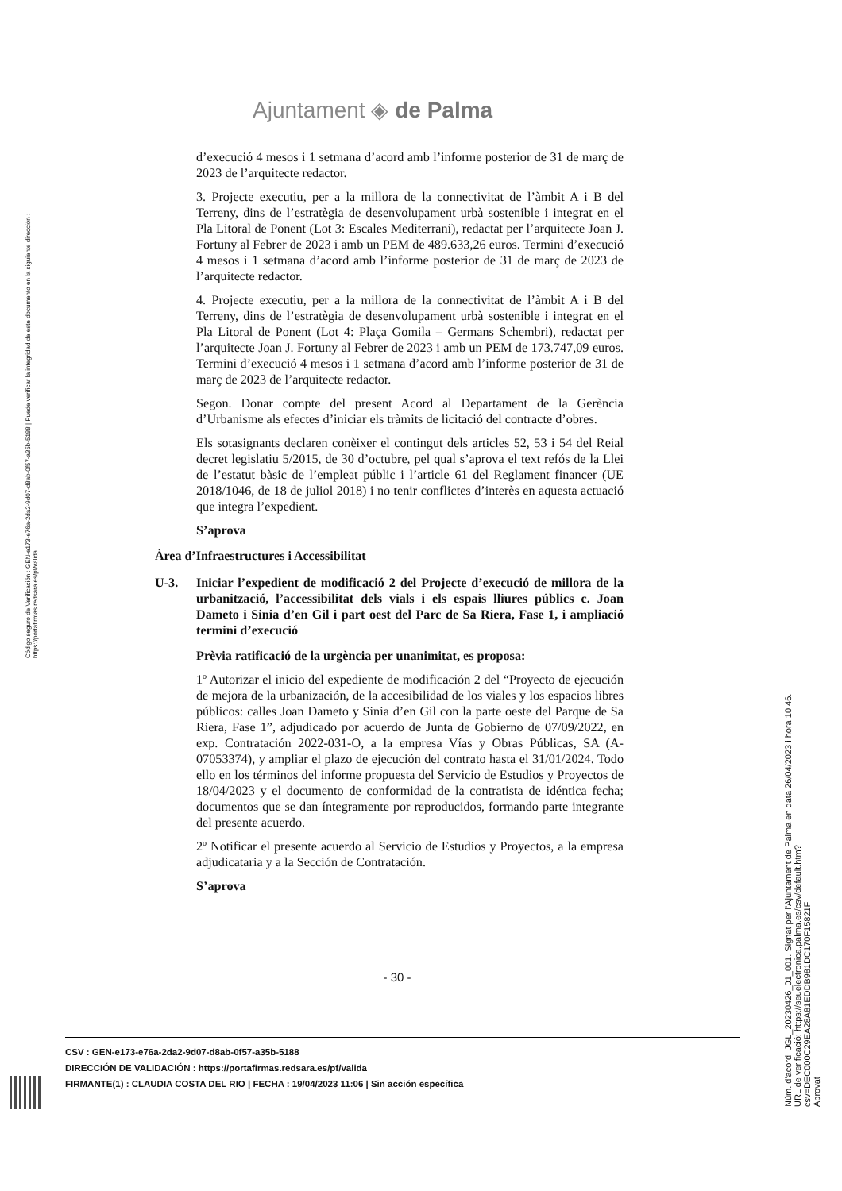Ajuntament ◈ de Palma
Código seguro de Verificación : GEN-e173-e76a-2da2-9d07-d8ab-0f57-a35b-5188 | Puede verificar la integridad de este documento en la siguiente dirección : https://portafirmas.redsara.es/pf/valida
d’execució 4 mesos i 1 setmana d’acord amb l’informe posterior de 31 de març de 2023 de l’arquitecte redactor.
3. Projecte executiu, per a la millora de la connectivitat de l’àmbit A i B del Terreny, dins de l’estratègia de desenvolupament urbà sostenible i integrat en el Pla Litoral de Ponent (Lot 3: Escales Mediterrani), redactat per l’arquitecte Joan J. Fortuny al Febrer de 2023 i amb un PEM de 489.633,26 euros. Termini d’execució 4 mesos i 1 setmana d’acord amb l’informe posterior de 31 de març de 2023 de l’arquitecte redactor.
4. Projecte executiu, per a la millora de la connectivitat de l’àmbit A i B del Terreny, dins de l’estratègia de desenvolupament urbà sostenible i integrat en el Pla Litoral de Ponent (Lot 4: Plaça Gomila – Germans Schembri), redactat per l’arquitecte Joan J. Fortuny al Febrer de 2023 i amb un PEM de 173.747,09 euros. Termini d’execució 4 mesos i 1 setmana d’acord amb l’informe posterior de 31 de març de 2023 de l’arquitecte redactor.
Segon. Donar compte del present Acord al Departament de la Gerència d’Urbanisme als efectes d’iniciar els tràmits de licitació del contracte d’obres.
Els sotasignants declaren conèixer el contingut dels articles 52, 53 i 54 del Reial decret legislatiu 5/2015, de 30 d’octubre, pel qual s’aprova el text refós de la Llei de l’estatut bàsic de l’empleat públic i l’article 61 del Reglament financer (UE 2018/1046, de 18 de juliol 2018) i no tenir conflictes d’interès en aquesta actuació que integra l’expedient.
S’aprova
Àrea d’Infraestructures i Accessibilitat
U-3. Iniciar l’expedient de modificació 2 del Projecte d’execució de millora de la urbanització, l’accessibilitat dels vials i els espais lliures públics c. Joan Dameto i Sinia d’en Gil i part oest del Parc de Sa Riera, Fase 1, i ampliació termini d’execució
Prèvia ratificació de la urgència per unanimitat, es proposa:
1º Autorizar el inicio del expediente de modificación 2 del “Proyecto de ejecución de mejora de la urbanización, de la accesibilidad de los viales y los espacios libres públicos: calles Joan Dameto y Sinia d’en Gil con la parte oeste del Parque de Sa Riera, Fase 1”, adjudicado por acuerdo de Junta de Gobierno de 07/09/2022, en exp. Contratación 2022-031-O, a la empresa Vías y Obras Públicas, SA (A-07053374), y ampliar el plazo de ejecución del contrato hasta el 31/01/2024. Todo ello en los términos del informe propuesta del Servicio de Estudios y Proyectos de 18/04/2023 y el documento de conformidad de la contratista de idéntica fecha; documentos que se dan íntegramente por reproducidos, formando parte integrante del presente acuerdo.
2º Notificar el presente acuerdo al Servicio de Estudios y Proyectos, a la empresa adjudicataria y a la Sección de Contratación.
S’aprova
- 30 -
Núm. d'acord: JGL_20230426_01_001. Signat per l'Ajuntament de Palma en data 26/04/2023 i hora 10:46.
URL de verificació: https://seuelectronica.palma.es/csv/default.htm?csv=DEC000C29EA28A81EDDB981DC170F15821F
Aprovat
CSV : GEN-e173-e76a-2da2-9d07-d8ab-0f57-a35b-5188
DIRECCIÓN DE VALIDACIÓN : https://portafirmas.redsara.es/pf/valida
FIRMANTE(1) : CLAUDIA COSTA DEL RIO | FECHA : 19/04/2023 11:06 | Sin acción específica